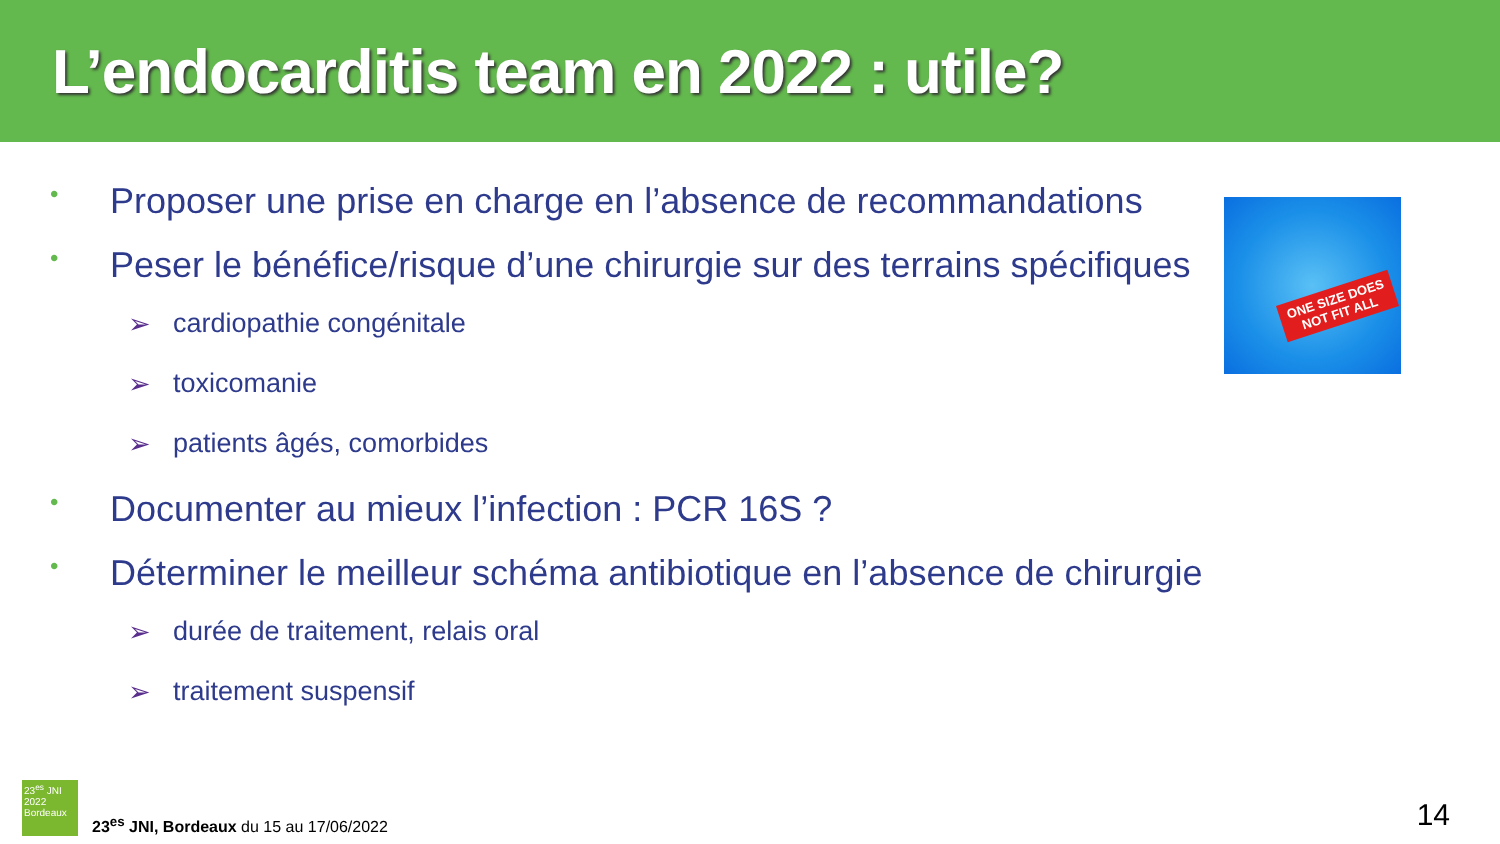L’endocarditis team en 2022 : utile?
• Proposer une prise en charge en l’absence de recommandations
• Peser le bénéfice/risque d’une chirurgie sur des terrains spécifiques
➢ cardiopathie congénitale
➢ toxicomanie
➢ patients âgés, comorbides
• Documenter au mieux l’infection : PCR 16S ?
• Déterminer le meilleur schéma antibiotique en l’absence de chirurgie
➢ durée de traitement, relais oral
➢ traitement suspensif
ONE SIZE DOES
NOT FIT ALL
23<sup>es</sup> JNI
2022
Bordeaux
23<sup>es</sup> JNI, Bordeaux du 15 au 17/06/2022
14